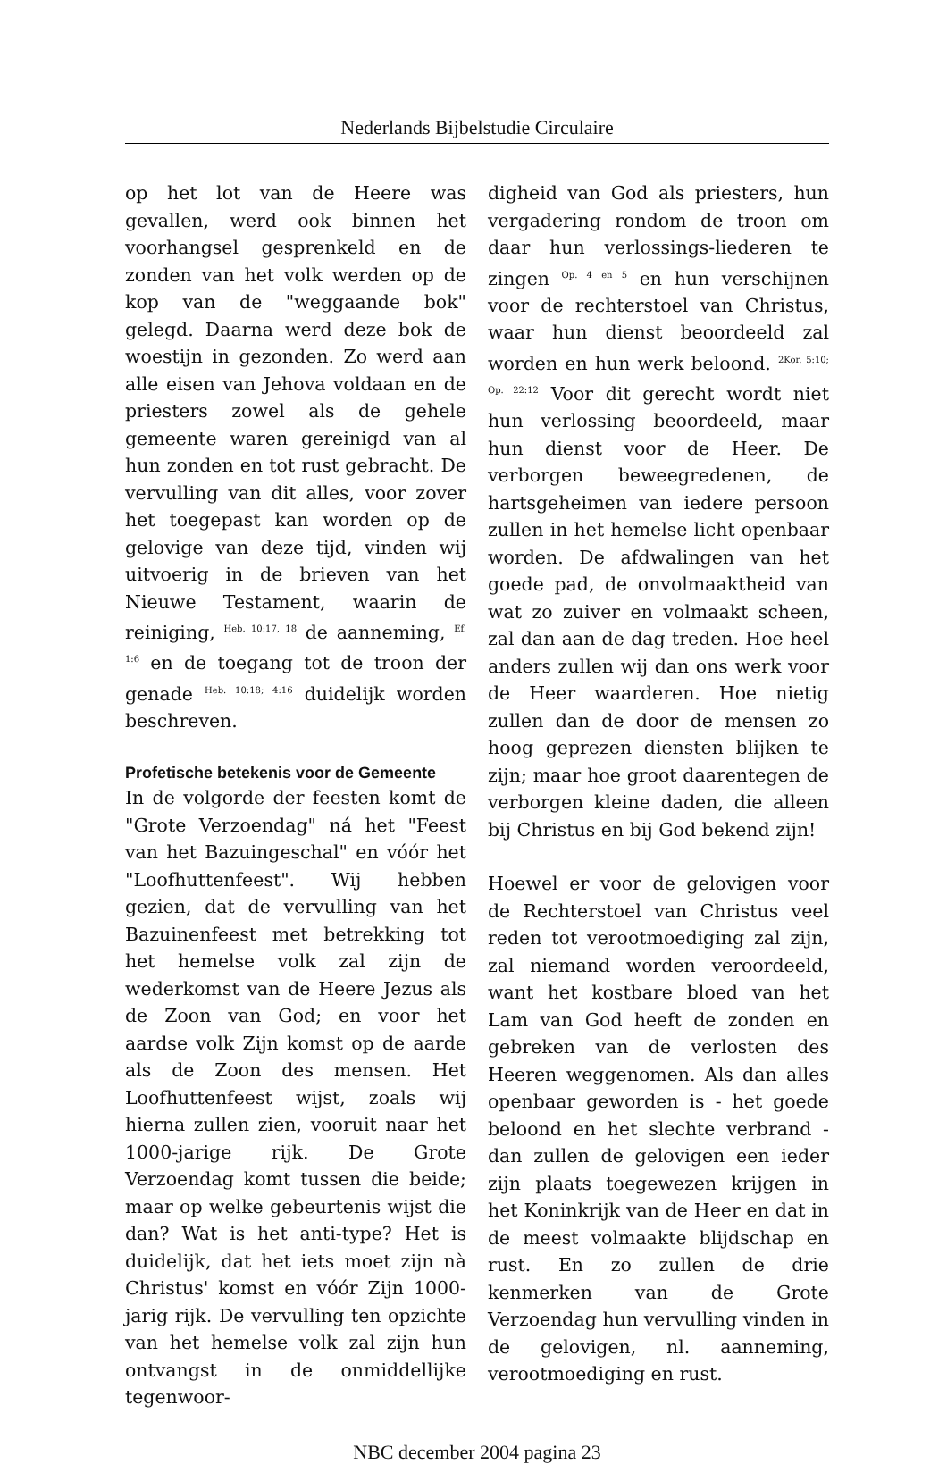Nederlands Bijbelstudie Circulaire
op het lot van de Heere was gevallen, werd ook binnen het voorhangsel gesprenkeld en de zonden van het volk werden op de kop van de "weggaande bok" gelegd. Daarna werd deze bok de woestijn in gezonden. Zo werd aan alle eisen van Jehova voldaan en de priesters zowel als de gehele gemeente waren gereinigd van al hun zonden en tot rust gebracht. De vervulling van dit alles, voor zover het toegepast kan worden op de gelovige van deze tijd, vinden wij uitvoerig in de brieven van het Nieuwe Testament, waarin de reiniging, <sup>Heb. 10:17, 18</sup> de aanneming, <sup>Ef. 1:6</sup> en de toegang tot de troon der genade <sup>Heb. 10:18; 4:16</sup> duidelijk worden beschreven.
Profetische betekenis voor de Gemeente
In de volgorde der feesten komt de "Grote Verzoendag" ná het "Feest van het Bazuingeschal" en vóór het "Loofhuttenfeest". Wij hebben gezien, dat de vervulling van het Bazuinenfeest met betrekking tot het hemelse volk zal zijn de wederkomst van de Heere Jezus als de Zoon van God; en voor het aardse volk Zijn komst op de aarde als de Zoon des mensen. Het Loofhuttenfeest wijst, zoals wij hierna zullen zien, vooruit naar het 1000-jarige rijk. De Grote Verzoendag komt tussen die beide; maar op welke gebeurtenis wijst die dan? Wat is het anti-type? Het is duidelijk, dat het iets moet zijn nà Christus' komst en vóór Zijn 1000-jarig rijk. De vervulling ten opzichte van het hemelse volk zal zijn hun ontvangst in de onmiddellijke tegenwoor-
digheid van God als priesters, hun vergadering rondom de troon om daar hun verlossings-liederen te zingen <sup>Op. 4 en 5</sup> en hun verschijnen voor de rechterstoel van Christus, waar hun dienst beoordeeld zal worden en hun werk beloond. <sup>2Kor. 5:10; Op. 22:12</sup> Voor dit gerecht wordt niet hun verlossing beoordeeld, maar hun dienst voor de Heer. De verborgen beweegredenen, de hartsgeheimen van iedere persoon zullen in het hemelse licht openbaar worden. De afdwalingen van het goede pad, de onvolmaaktheid van wat zo zuiver en volmaakt scheen, zal dan aan de dag treden. Hoe heel anders zullen wij dan ons werk voor de Heer waarderen. Hoe nietig zullen dan de door de mensen zo hoog geprezen diensten blijken te zijn; maar hoe groot daarentegen de verborgen kleine daden, die alleen bij Christus en bij God bekend zijn!
Hoewel er voor de gelovigen voor de Rechterstoel van Christus veel reden tot verootmoediging zal zijn, zal niemand worden veroordeeld, want het kostbare bloed van het Lam van God heeft de zonden en gebreken van de verlosten des Heeren weggenomen. Als dan alles openbaar geworden is - het goede beloond en het slechte verbrand - dan zullen de gelovigen een ieder zijn plaats toegewezen krijgen in het Koninkrijk van de Heer en dat in de meest volmaakte blijdschap en rust. En zo zullen de drie kenmerken van de Grote Verzoendag hun vervulling vinden in de gelovigen, nl. aanneming, verootmoediging en rust.
NBC december 2004 pagina 23